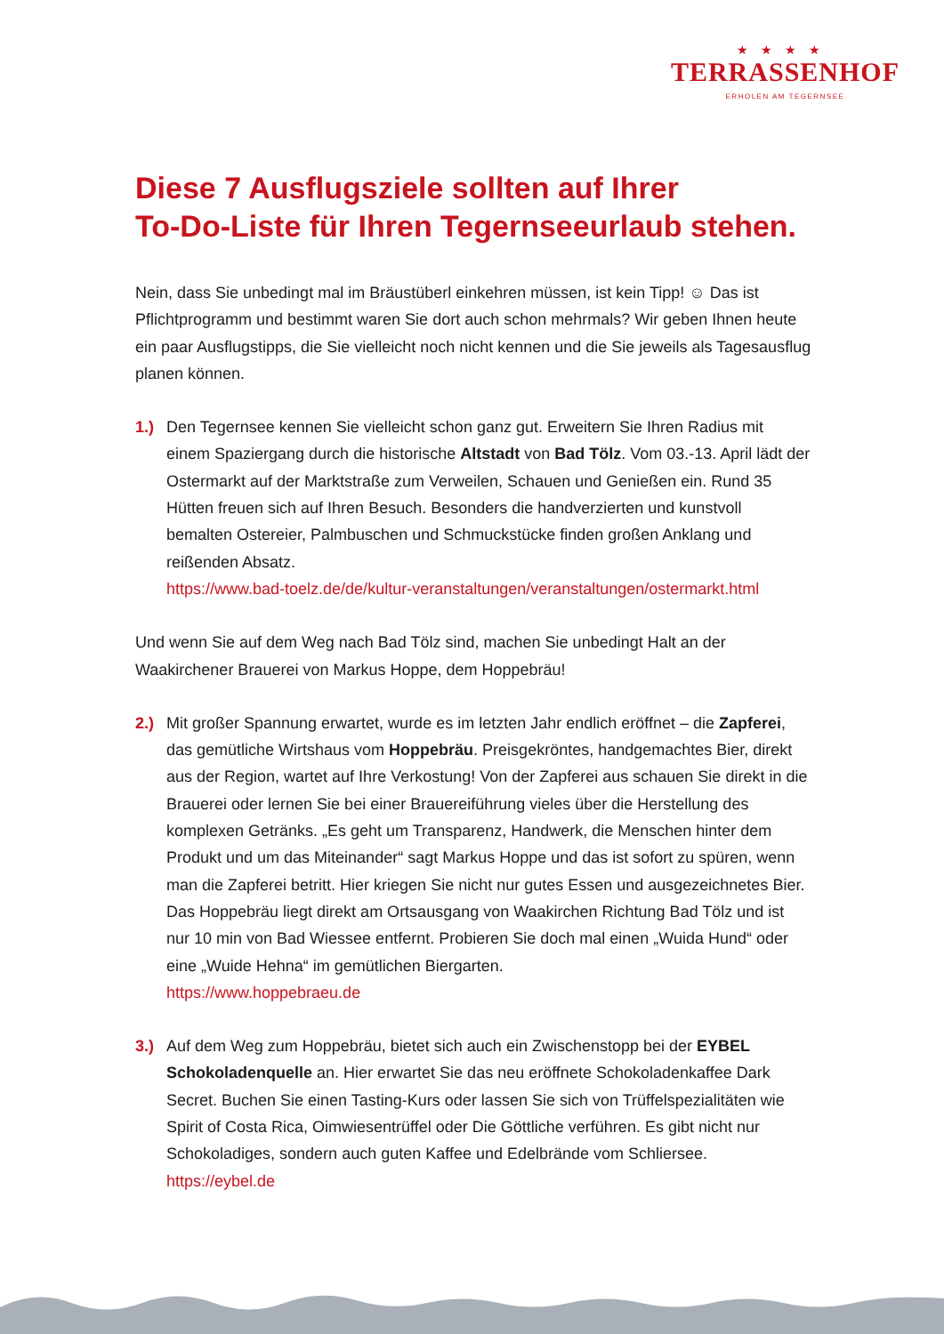★★★★
TERRASSENHOF
ERHOLEN AM TEGERNSEE
Diese 7 Ausflugsziele sollten auf Ihrer
To-Do-Liste für Ihren Tegernseeurlaub stehen.
Nein, dass Sie unbedingt mal im Bräustüberl einkehren müssen, ist kein Tipp! ☺ Das ist Pflichtprogramm und bestimmt waren Sie dort auch schon mehrmals? Wir geben Ihnen heute ein paar Ausflugstipps, die Sie vielleicht noch nicht kennen und die Sie jeweils als Tagesausflug planen können.
1.) Den Tegernsee kennen Sie vielleicht schon ganz gut. Erweitern Sie Ihren Radius mit einem Spaziergang durch die historische Altstadt von Bad Tölz. Vom 03.-13. April lädt der Ostermarkt auf der Marktstraße zum Verweilen, Schauen und Genießen ein. Rund 35 Hütten freuen sich auf Ihren Besuch. Besonders die handverzierten und kunstvoll bemalten Ostereier, Palmbuschen und Schmuckstücke finden großen Anklang und reißenden Absatz.
https://www.bad-toelz.de/de/kultur-veranstaltungen/veranstaltungen/ostermarkt.html
Und wenn Sie auf dem Weg nach Bad Tölz sind, machen Sie unbedingt Halt an der Waakirchener Brauerei von Markus Hoppe, dem Hoppebräu!
2.) Mit großer Spannung erwartet, wurde es im letzten Jahr endlich eröffnet – die Zapferei, das gemütliche Wirtshaus vom Hoppebräu. Preisgekröntes, handgemachtes Bier, direkt aus der Region, wartet auf Ihre Verkostung! Von der Zapferei aus schauen Sie direkt in die Brauerei oder lernen Sie bei einer Brauereiführung vieles über die Herstellung des komplexen Getränks. „Es geht um Transparenz, Handwerk, die Menschen hinter dem Produkt und um das Miteinander“ sagt Markus Hoppe und das ist sofort zu spüren, wenn man die Zapferei betritt. Hier kriegen Sie nicht nur gutes Essen und ausgezeichnetes Bier. Das Hoppebräu liegt direkt am Ortsausgang von Waakirchen Richtung Bad Tölz und ist nur 10 min von Bad Wiessee entfernt. Probieren Sie doch mal einen „Wuida Hund“ oder eine „Wuide Hehna“ im gemütlichen Biergarten.
https://www.hoppebraeu.de
3.) Auf dem Weg zum Hoppebräu, bietet sich auch ein Zwischenstopp bei der EYBEL Schokoladenquelle an. Hier erwartet Sie das neu eröffnete Schokoladenkaffee Dark Secret. Buchen Sie einen Tasting-Kurs oder lassen Sie sich von Trüffelspezialitäten wie Spirit of Costa Rica, Oimwiesentrüffel oder Die Göttliche verführen. Es gibt nicht nur Schokoladiges, sondern auch guten Kaffee und Edelbrände vom Schliersee.
https://eybel.de